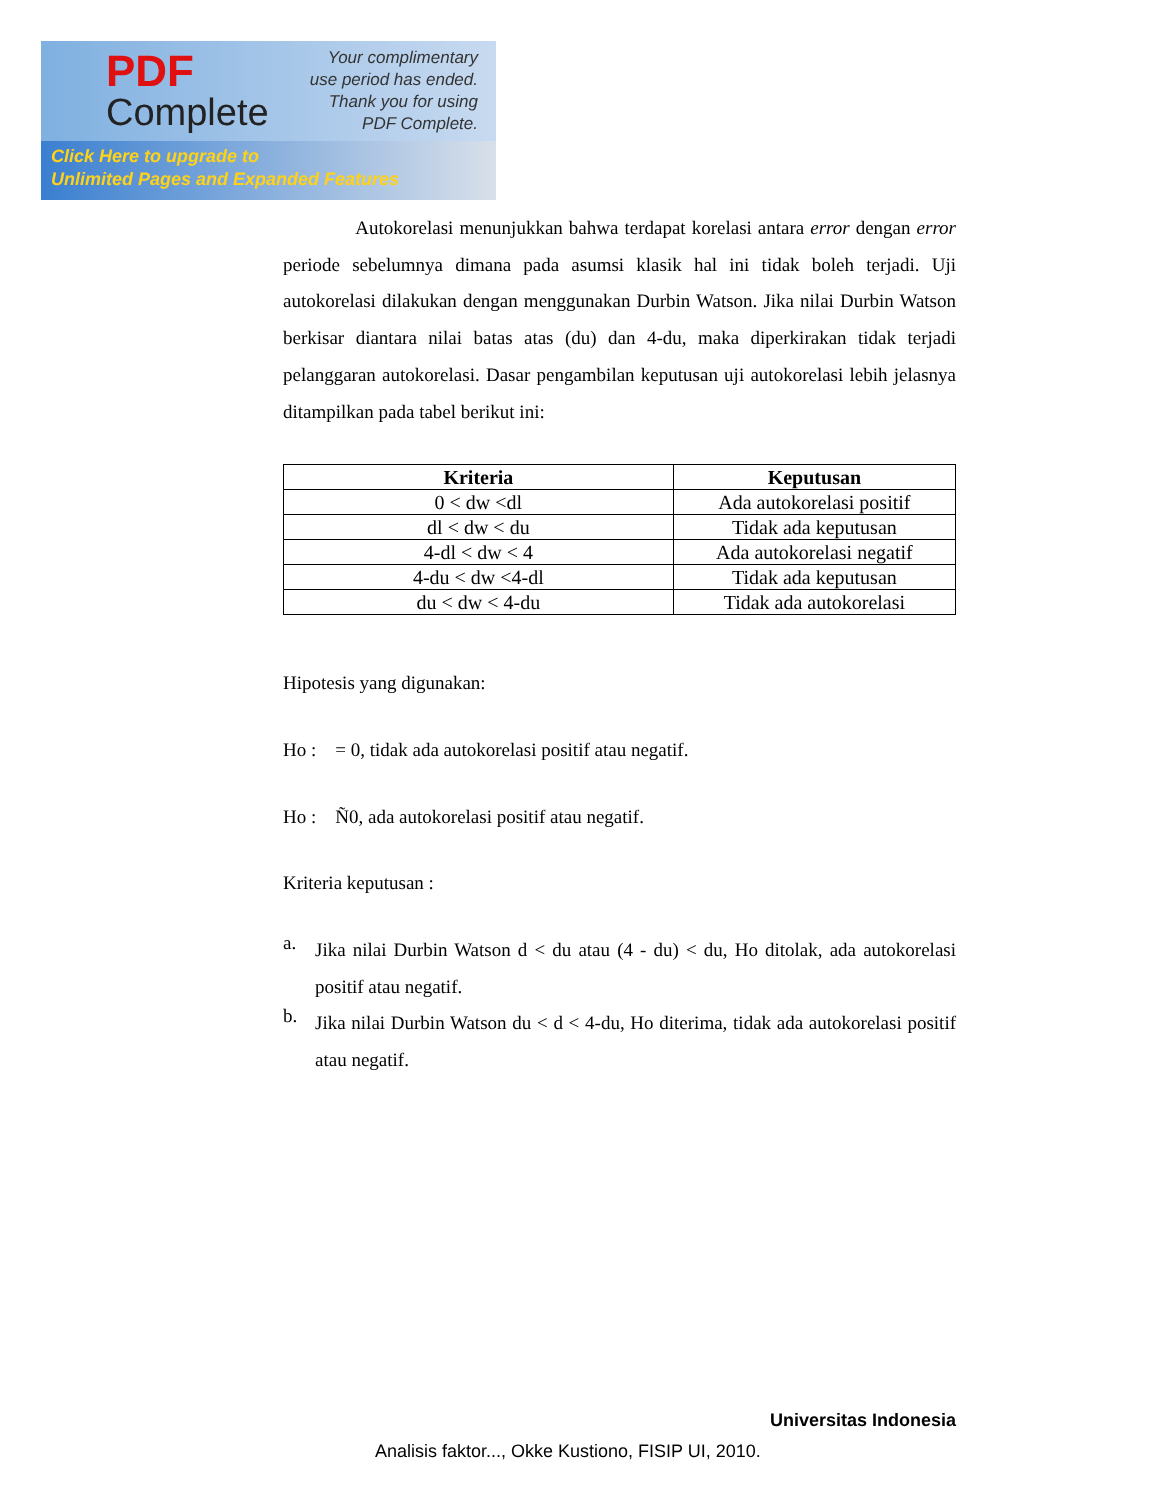PDF
Complete
Your complimentary
use period has ended.
Thank you for using
PDF Complete.
Click Here to upgrade to
Unlimited Pages and Expanded Features
Autokorelasi menunjukkan bahwa terdapat korelasi antara error dengan error periode sebelumnya dimana pada asumsi klasik hal ini tidak boleh terjadi. Uji autokorelasi dilakukan dengan menggunakan Durbin Watson. Jika nilai Durbin Watson berkisar diantara nilai batas atas (du) dan 4-du, maka diperkirakan tidak terjadi pelanggaran autokorelasi. Dasar pengambilan keputusan uji autokorelasi lebih jelasnya ditampilkan pada tabel berikut ini:
| Kriteria | Keputusan |
| --- | --- |
| 0 < dw <dl | Ada autokorelasi positif |
| dl < dw < du | Tidak ada keputusan |
| 4-dl < dw < 4 | Ada autokorelasi negatif |
| 4-du < dw <4-dl | Tidak ada keputusan |
| du < dw < 4-du | Tidak ada autokorelasi |
Hipotesis yang digunakan:
Ho : = 0, tidak ada autokorelasi positif atau negatif.
Ho : Ñ0, ada autokorelasi positif atau negatif.
Kriteria keputusan :
a.
Jika nilai Durbin Watson d < du atau (4 - du) < du, Ho ditolak, ada autokorelasi positif atau negatif.
b.
Jika nilai Durbin Watson du < d < 4-du, Ho diterima, tidak ada autokorelasi positif atau negatif.
Universitas Indonesia
Analisis faktor..., Okke Kustiono, FISIP UI, 2010.